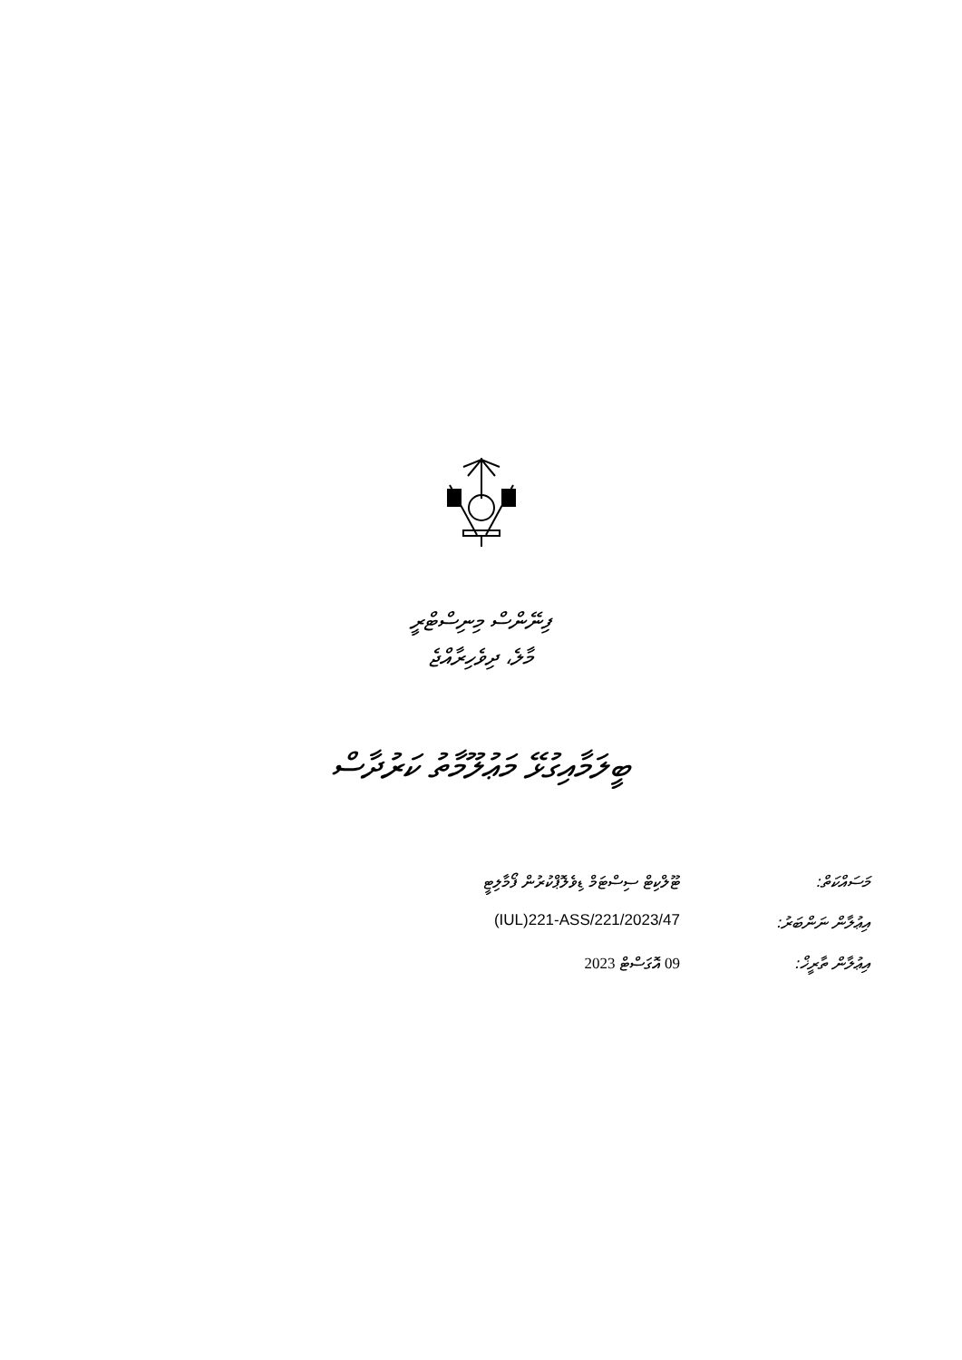ފިނޭންސް މިނިސްޓްރީ
މާލެ، ދިވެހިރާއްޖެ
ބީލަމާއިގުޅޭ މަޢުލޫމާތު ކަރުދާސް
| މަސައްކަތް: | ޓޫލްކިޓް ސިސްޓަމް ޑިވެލޮޕްކުރުން ފޯމާލިޓީ |
| އިޢުލާން ނަންބަރު: | (IUL)221-ASS/221/2023/47 |
| އިޢުލާން ތާރީޚް: | 09 އޮގަސްޓް 2023 |